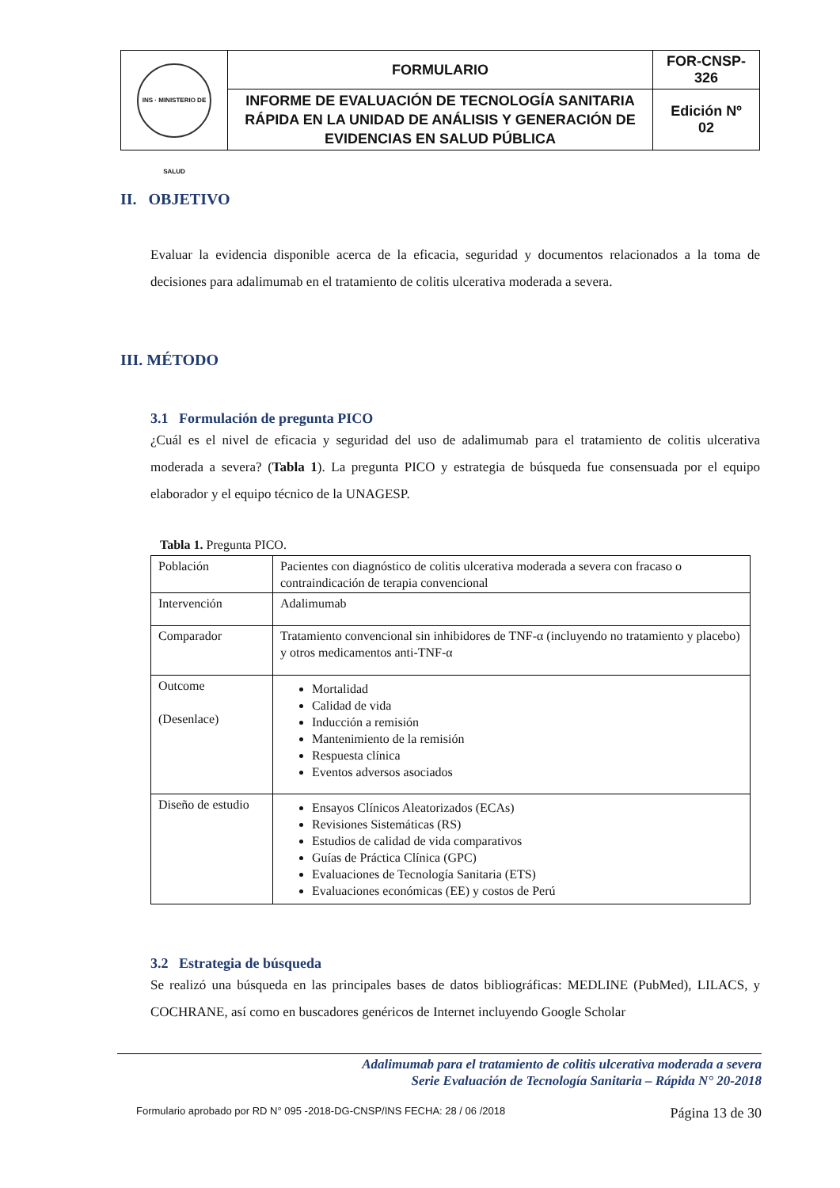| INS · MINISTERIO DE SALUD | FORMULARIO | FOR-CNSP- 326 |
| | INFORME DE EVALUACIÓN DE TECNOLOGÍA SANITARIA RÁPIDA EN LA UNIDAD DE ANÁLISIS Y GENERACIÓN DE EVIDENCIAS EN SALUD PÚBLICA | Edición Nº 02 |
II. OBJETIVO
Evaluar la evidencia disponible acerca de la eficacia, seguridad y documentos relacionados a la toma de decisiones para adalimumab en el tratamiento de colitis ulcerativa moderada a severa.
III. MÉTODO
3.1 Formulación de pregunta PICO
¿Cuál es el nivel de eficacia y seguridad del uso de adalimumab para el tratamiento de colitis ulcerativa moderada a severa? (Tabla 1). La pregunta PICO y estrategia de búsqueda fue consensuada por el equipo elaborador y el equipo técnico de la UNAGESP.
Tabla 1. Pregunta PICO.
| Población | Pacientes con diagnóstico de colitis ulcerativa moderada a severa con fracaso o contraindicación de terapia convencional |
| Intervención | Adalimumab |
| Comparador | Tratamiento convencional sin inhibidores de TNF-α (incluyendo no tratamiento y placebo) y otros medicamentos anti-TNF-α |
| Outcome (Desenlace) | Mortalidad Calidad de vida Inducción a remisión Mantenimiento de la remisión Respuesta clínica Eventos adversos asociados |
| Diseño de estudio | Ensayos Clínicos Aleatorizados (ECAs) Revisiones Sistemáticas (RS) Estudios de calidad de vida comparativos Guías de Práctica Clínica (GPC) Evaluaciones de Tecnología Sanitaria (ETS) Evaluaciones económicas (EE) y costos de Perú |
3.2 Estrategia de búsqueda
Se realizó una búsqueda en las principales bases de datos bibliográficas: MEDLINE (PubMed), LILACS, y COCHRANE, así como en buscadores genéricos de Internet incluyendo Google Scholar
Adalimumab para el tratamiento de colitis ulcerativa moderada a severa
Serie Evaluación de Tecnología Sanitaria – Rápida N° 20-2018
Formulario aprobado por RD N° 095 -2018-DG-CNSP/INS FECHA: 28 / 06 /2018 Página 13 de 30